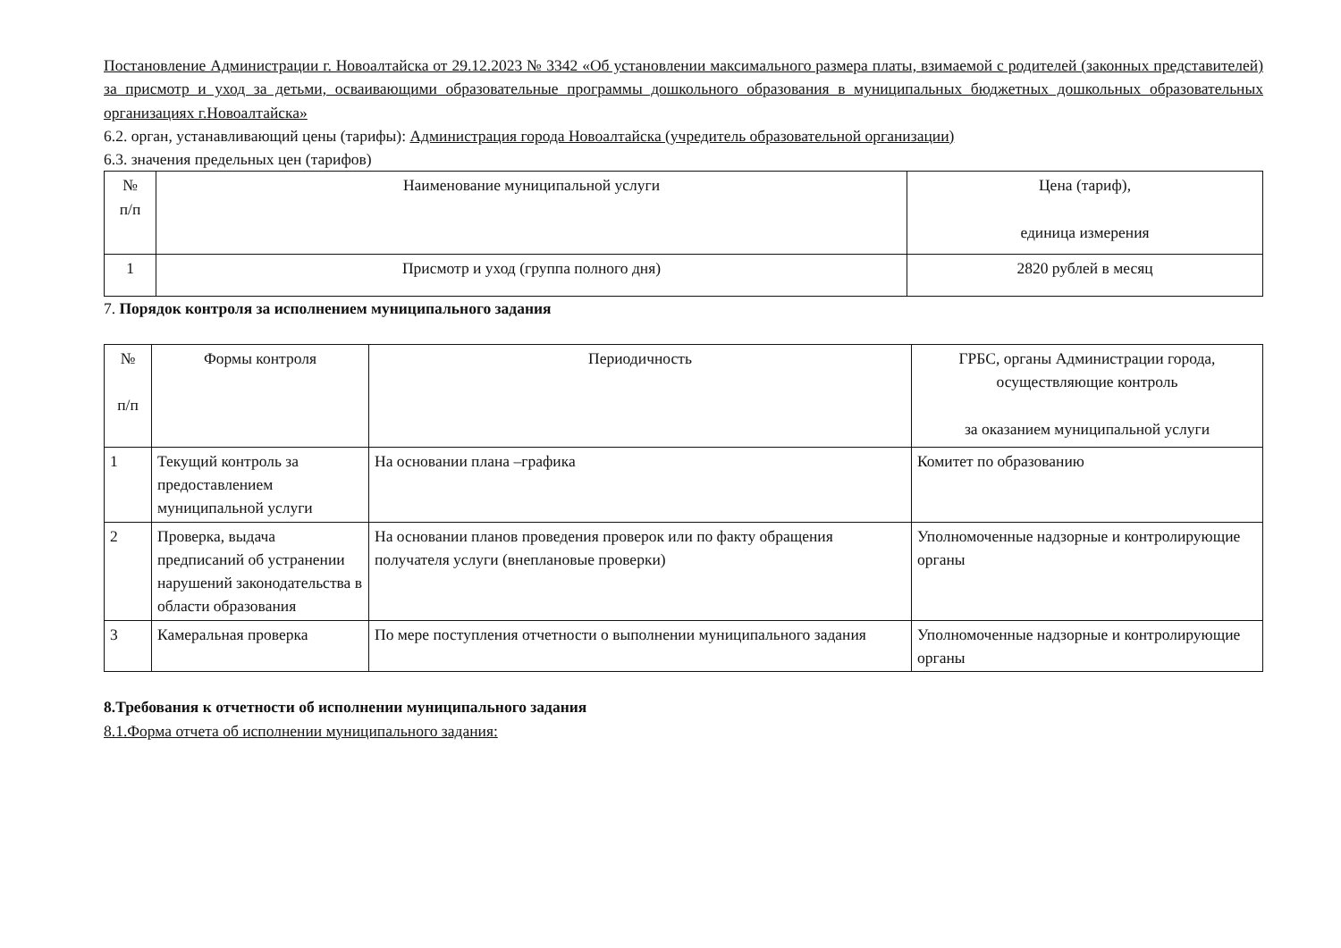Постановление Администрации г. Новоалтайска от 29.12.2023 № 3342 «Об установлении максимального размера платы, взимаемой с родителей (законных представителей) за присмотр и уход за детьми, осваивающими образовательные программы дошкольного образования в муниципальных бюджетных дошкольных образовательных организациях г.Новоалтайска»
6.2. орган, устанавливающий цены (тарифы): Администрация города Новоалтайска (учредитель образовательной организации)
6.3. значения предельных цен (тарифов)
| № п/п | Наименование муниципальной услуги | Цена (тариф), единица измерения |
| --- | --- | --- |
| 1 | Присмотр и уход (группа полного дня) | 2820 рублей в месяц |
7. Порядок контроля за исполнением муниципального задания
| № п/п | Формы контроля | Периодичность | ГРБС, органы Администрации города, осуществляющие контроль за оказанием муниципальной услуги |
| --- | --- | --- | --- |
| 1 | Текущий контроль за предоставлением муниципальной услуги | На основании плана –графика | Комитет по образованию |
| 2 | Проверка, выдача предписаний об устранении нарушений законодательства в области образования | На основании планов проведения проверок или по факту обращения получателя услуги (внеплановые проверки) | Уполномоченные надзорные и контролирующие органы |
| 3 | Камеральная проверка | По мере поступления отчетности о выполнении муниципального задания | Уполномоченные надзорные и контролирующие органы |
8.Требования к отчетности об исполнении муниципального задания
8.1.Форма отчета об исполнении муниципального задания: